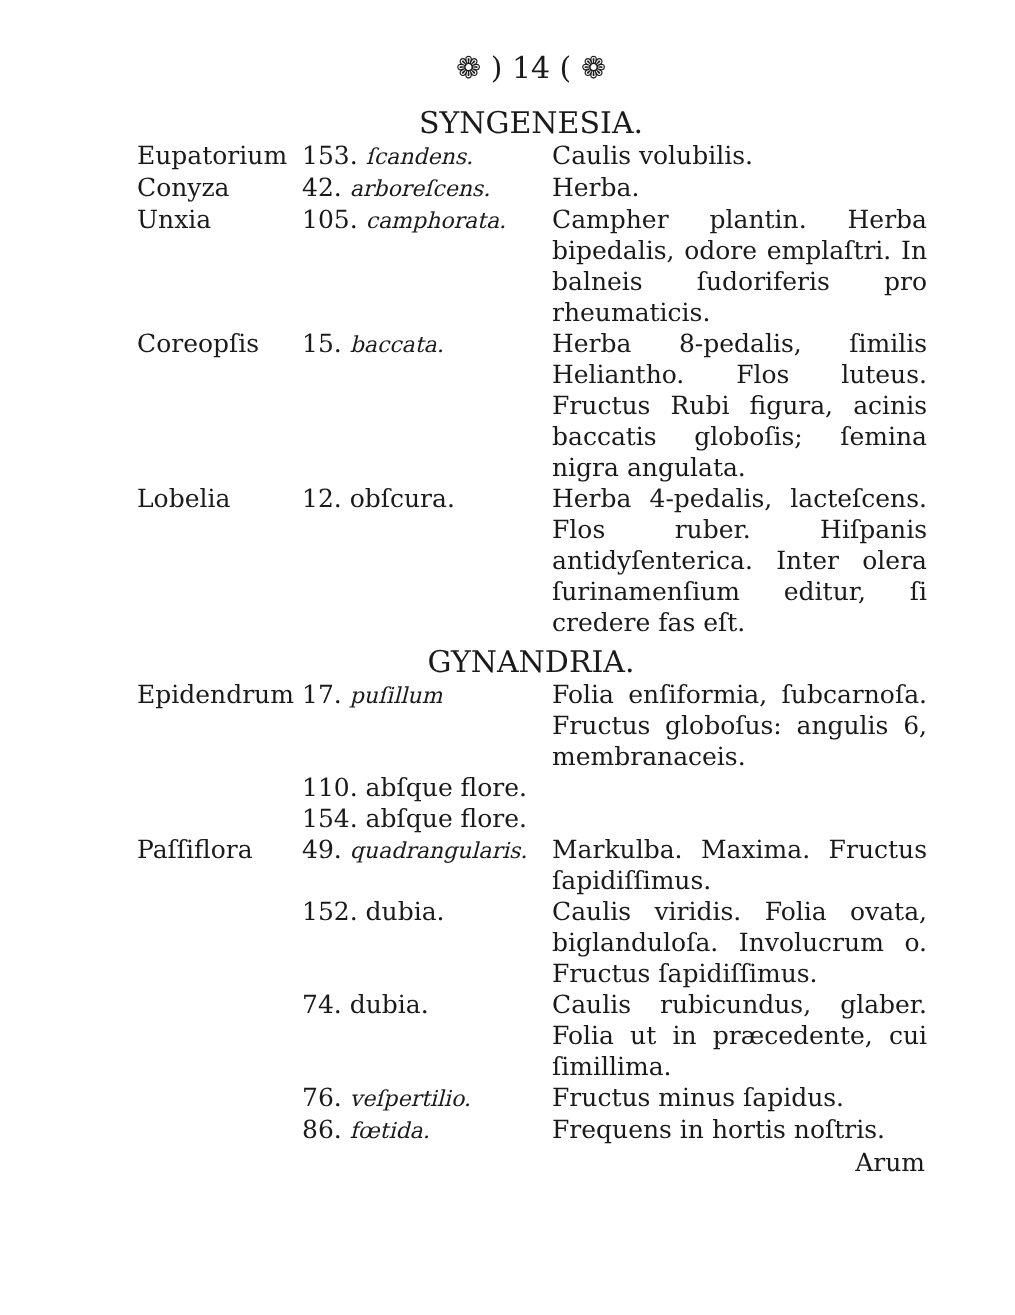❁ ) 14 ( ❁
SYNGENESIA.
| Eupatorium | 153. ſcandens. | Caulis volubilis. |
| Conyza | 42. arboreſcens. | Herba. |
| Unxia | 105. camphorata. | Campher plantin. Herba bipedalis, odore emplaſtri. In balneis ſudoriferis pro rheumaticis. |
| Coreopſis | 15. baccata. | Herba 8-pedalis, ſimilis Heliantho. Flos luteus. Fructus Rubi figura, acinis baccatis globoſis; ſemina nigra angulata. |
| Lobelia | 12. obſcura. | Herba 4-pedalis, lacteſcens. Flos ruber. Hiſpanis antidyſenterica. Inter olera ſurinamenſium editur, ſi credere fas eſt. |
GYNANDRIA.
| Epidendrum | 17. puſillum | Folia enſiformia, ſubcarnoſa. Fructus globoſus: angulis 6, membranaceis. |
| | 110. abſque flore. | |
| | 154. abſque flore. | |
| Paſſiflora | 49. quadrangularis. | Markulba. Maxima. Fructus ſapidiſſimus. |
| | 152. dubia. | Caulis viridis. Folia ovata, biglanduloſa. Involucrum o. Fructus ſapidiſſimus. |
| | 74. dubia. | Caulis rubicundus, glaber. Folia ut in præcedente, cui ſimillima. |
| | 76. veſpertilio. | Fructus minus ſapidus. |
| | 86. fœtida. | Frequens in hortis noſtris. |
Arum